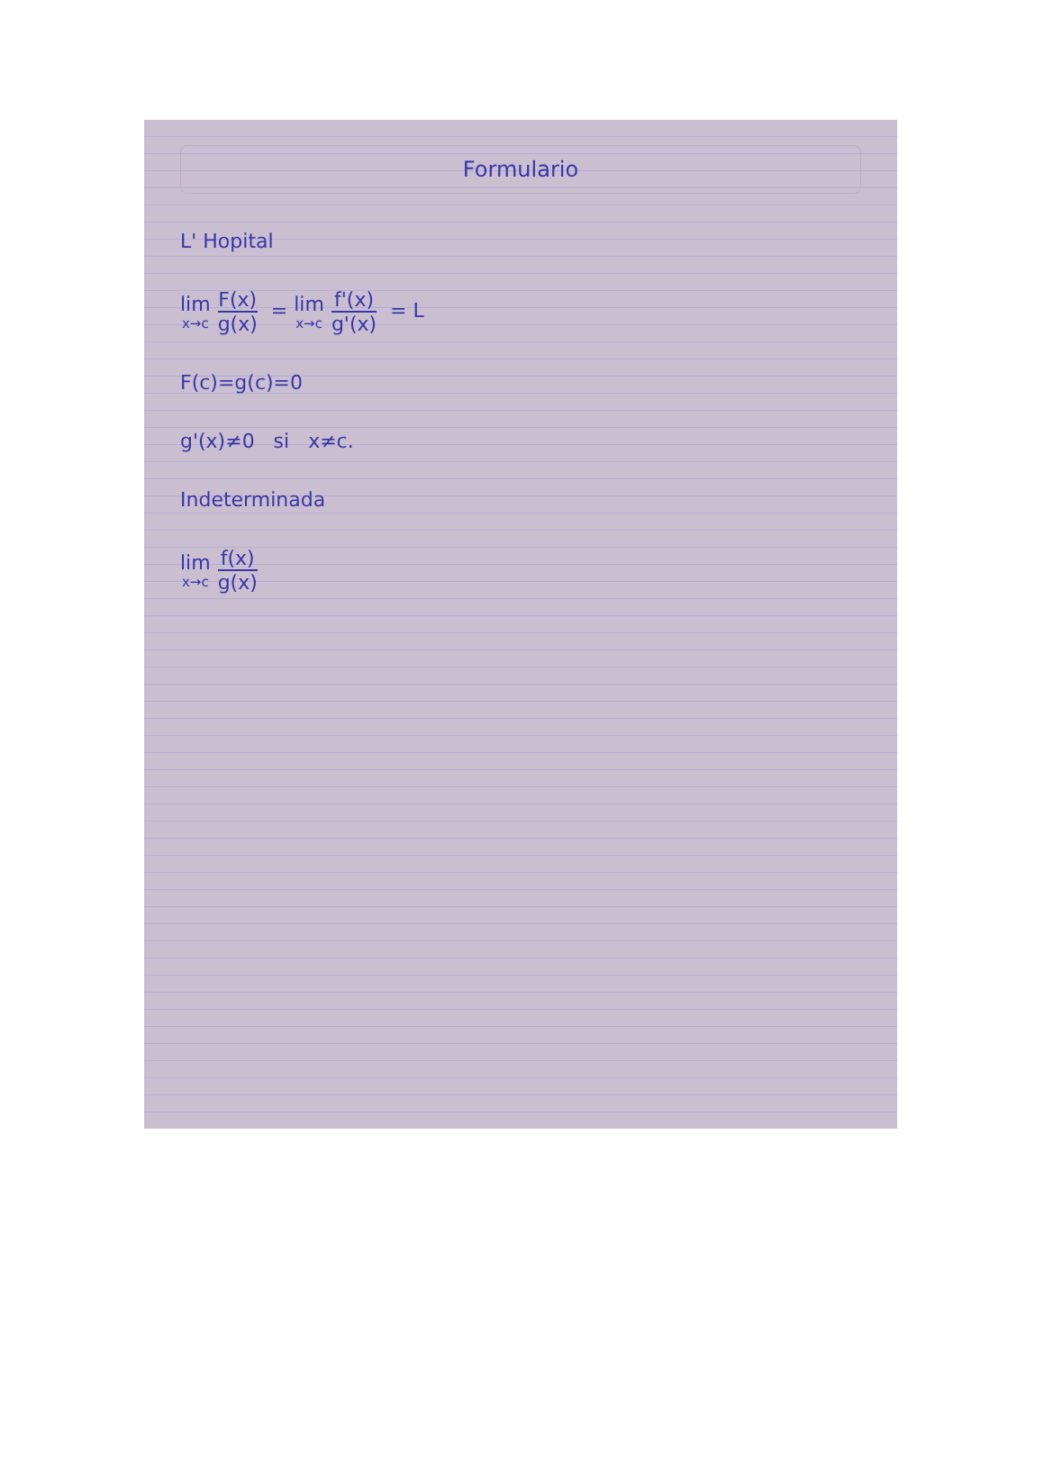Formulario
L' Hopital
lim x→c F(x) g(x) = lim x→c f'(x) g'(x) = L
F(c)=g(c)=0
g'(x)≠0 si x≠c.
Indeterminada
lim x→c f(x) g(x)